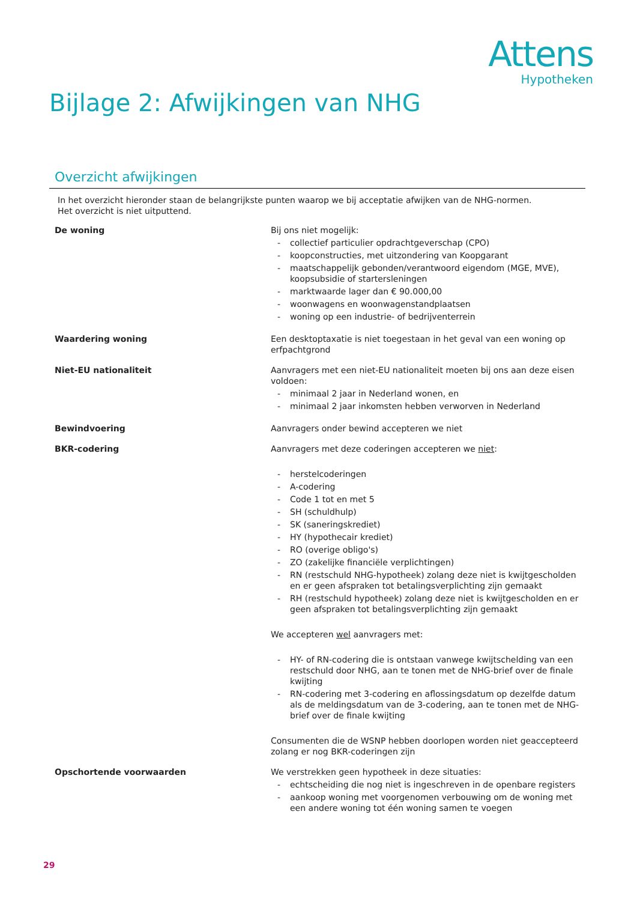Attens
Hypotheken
Bijlage 2: Afwijkingen van NHG
Overzicht afwijkingen
In het overzicht hieronder staan de belangrijkste punten waarop we bij acceptatie afwijken van de NHG-normen.
Het overzicht is niet uitputtend.
| De woning | Bij ons niet mogelijk: - collectief particulier opdrachtgeverschap (CPO) - koopconstructies, met uitzondering van Koopgarant - maatschappelijk gebonden/verantwoord eigendom (MGE, MVE), koopsubsidie of startersleningen - marktwaarde lager dan € 90.000,00 - woonwagens en woonwagenstandplaatsen - woning op een industrie- of bedrijventerrein |
| Waardering woning | Een desktoptaxatie is niet toegestaan in het geval van een woning op erfpachtgrond |
| Niet-EU nationaliteit | Aanvragers met een niet-EU nationaliteit moeten bij ons aan deze eisen voldoen: - minimaal 2 jaar in Nederland wonen, en - minimaal 2 jaar inkomsten hebben verworven in Nederland |
| Bewindvoering | Aanvragers onder bewind accepteren we niet |
| BKR-codering | Aanvragers met deze coderingen accepteren we niet : - herstelcoderingen - A-codering - Code 1 tot en met 5 - SH (schuldhulp) - SK (saneringskrediet) - HY (hypothecair krediet) - RO (overige obligo's) - ZO (zakelijke financiële verplichtingen) - RN (restschuld NHG-hypotheek) zolang deze niet is kwijtgescholden en er geen afspraken tot betalingsverplichting zijn gemaakt - RH (restschuld hypotheek) zolang deze niet is kwijtgescholden en er geen afspraken tot betalingsverplichting zijn gemaakt We accepteren wel aanvragers met: - HY- of RN-codering die is ontstaan vanwege kwijtschelding van een restschuld door NHG, aan te tonen met de NHG-brief over de finale kwijting - RN-codering met 3-codering en aflossingsdatum op dezelfde datum als de meldingsdatum van de 3-codering, aan te tonen met de NHG-brief over de finale kwijting Consumenten die de WSNP hebben doorlopen worden niet geaccepteerd zolang er nog BKR-coderingen zijn |
| Opschortende voorwaarden | We verstrekken geen hypotheek in deze situaties: - echtscheiding die nog niet is ingeschreven in de openbare registers - aankoop woning met voorgenomen verbouwing om de woning met een andere woning tot één woning samen te voegen |
29